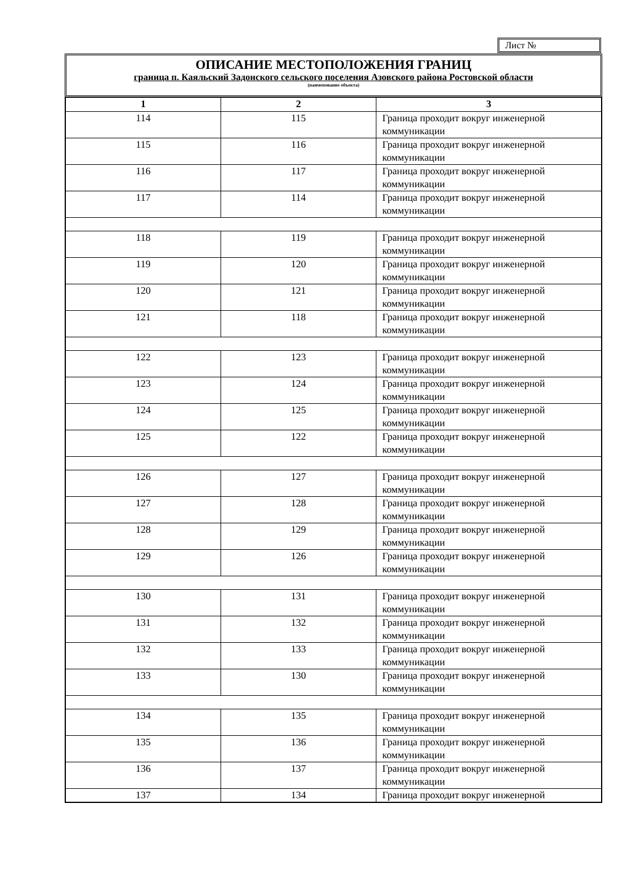Лист №
ОПИСАНИЕ МЕСТОПОЛОЖЕНИЯ ГРАНИЦ
граница п. Каяльский Задонского сельского поселения Азовского района Ростовской области
(наименование объекта)
| 1 | 2 | 3 |
| --- | --- | --- |
| 114 | 115 | Граница проходит вокруг инженерной коммуникации |
| 115 | 116 | Граница проходит вокруг инженерной коммуникации |
| 116 | 117 | Граница проходит вокруг инженерной коммуникации |
| 117 | 114 | Граница проходит вокруг инженерной коммуникации |
| 118 | 119 | Граница проходит вокруг инженерной коммуникации |
| 119 | 120 | Граница проходит вокруг инженерной коммуникации |
| 120 | 121 | Граница проходит вокруг инженерной коммуникации |
| 121 | 118 | Граница проходит вокруг инженерной коммуникации |
| 122 | 123 | Граница проходит вокруг инженерной коммуникации |
| 123 | 124 | Граница проходит вокруг инженерной коммуникации |
| 124 | 125 | Граница проходит вокруг инженерной коммуникации |
| 125 | 122 | Граница проходит вокруг инженерной коммуникации |
| 126 | 127 | Граница проходит вокруг инженерной коммуникации |
| 127 | 128 | Граница проходит вокруг инженерной коммуникации |
| 128 | 129 | Граница проходит вокруг инженерной коммуникации |
| 129 | 126 | Граница проходит вокруг инженерной коммуникации |
| 130 | 131 | Граница проходит вокруг инженерной коммуникации |
| 131 | 132 | Граница проходит вокруг инженерной коммуникации |
| 132 | 133 | Граница проходит вокруг инженерной коммуникации |
| 133 | 130 | Граница проходит вокруг инженерной коммуникации |
| 134 | 135 | Граница проходит вокруг инженерной коммуникации |
| 135 | 136 | Граница проходит вокруг инженерной коммуникации |
| 136 | 137 | Граница проходит вокруг инженерной коммуникации |
| 137 | 134 | Граница проходит вокруг инженерной |